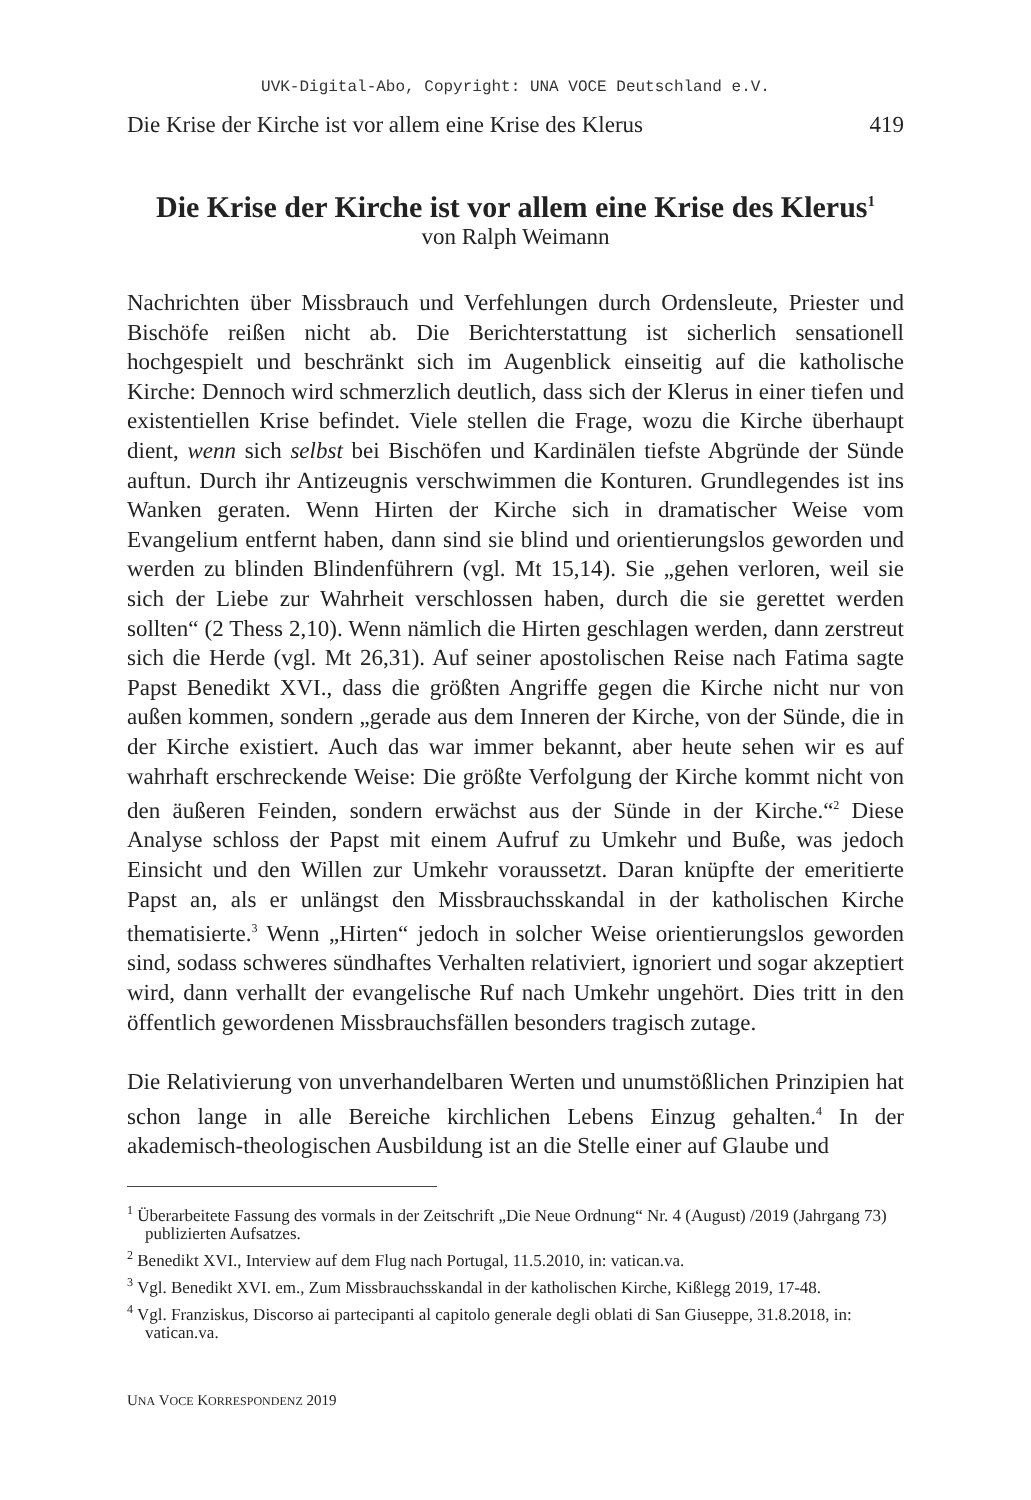UVK-Digital-Abo, Copyright: UNA VOCE Deutschland e.V.
Die Krise der Kirche ist vor allem eine Krise des Klerus 419
Die Krise der Kirche ist vor allem eine Krise des Klerus<sup>1</sup>
von Ralph Weimann
Nachrichten über Missbrauch und Verfehlungen durch Ordensleute, Priester und Bischöfe reißen nicht ab. Die Berichterstattung ist sicherlich sensationell hochgespielt und beschränkt sich im Augenblick einseitig auf die katholische Kirche: Dennoch wird schmerzlich deutlich, dass sich der Klerus in einer tiefen und existentiellen Krise befindet. Viele stellen die Frage, wozu die Kirche überhaupt dient, wenn sich selbst bei Bischöfen und Kardinälen tiefste Abgründe der Sünde auftun. Durch ihr Antizeugnis verschwimmen die Konturen. Grundlegendes ist ins Wanken geraten. Wenn Hirten der Kirche sich in dramatischer Weise vom Evangelium entfernt haben, dann sind sie blind und orientierungslos geworden und werden zu blinden Blindenführern (vgl. Mt 15,14). Sie „gehen verloren, weil sie sich der Liebe zur Wahrheit verschlossen haben, durch die sie gerettet werden sollten“ (2 Thess 2,10). Wenn nämlich die Hirten geschlagen werden, dann zerstreut sich die Herde (vgl. Mt 26,31). Auf seiner apostolischen Reise nach Fatima sagte Papst Benedikt XVI., dass die größten Angriffe gegen die Kirche nicht nur von außen kommen, sondern „gerade aus dem Inneren der Kirche, von der Sünde, die in der Kirche existiert. Auch das war immer bekannt, aber heute sehen wir es auf wahrhaft erschreckende Weise: Die größte Verfolgung der Kirche kommt nicht von den äußeren Feinden, sondern erwächst aus der Sünde in der Kirche.“<sup>2</sup> Diese Analyse schloss der Papst mit einem Aufruf zu Umkehr und Buße, was jedoch Einsicht und den Willen zur Umkehr voraussetzt. Daran knüpfte der emeritierte Papst an, als er unlängst den Missbrauchsskandal in der katholischen Kirche thematisierte.<sup>3</sup> Wenn „Hirten“ jedoch in solcher Weise orientierungslos geworden sind, sodass schweres sündhaftes Verhalten relativiert, ignoriert und sogar akzeptiert wird, dann verhallt der evangelische Ruf nach Umkehr ungehört. Dies tritt in den öffentlich gewordenen Missbrauchsfällen besonders tragisch zutage.
Die Relativierung von unverhandelbaren Werten und unumstößlichen Prinzipien hat schon lange in alle Bereiche kirchlichen Lebens Einzug gehalten.<sup>4</sup> In der akademisch-theologischen Ausbildung ist an die Stelle einer auf Glaube und
<sup>1</sup> Überarbeitete Fassung des vormals in der Zeitschrift „Die Neue Ordnung“ Nr. 4 (August) /2019 (Jahrgang 73) publizierten Aufsatzes.
<sup>2</sup> Benedikt XVI., Interview auf dem Flug nach Portugal, 11.5.2010, in: vatican.va.
<sup>3</sup> Vgl. Benedikt XVI. em., Zum Missbrauchsskandal in der katholischen Kirche, Kißlegg 2019, 17-48.
<sup>4</sup> Vgl. Franziskus, Discorso ai partecipanti al capitolo generale degli oblati di San Giuseppe, 31.8.2018, in: vatican.va.
UNA VOCE KORRESPONDENZ 2019